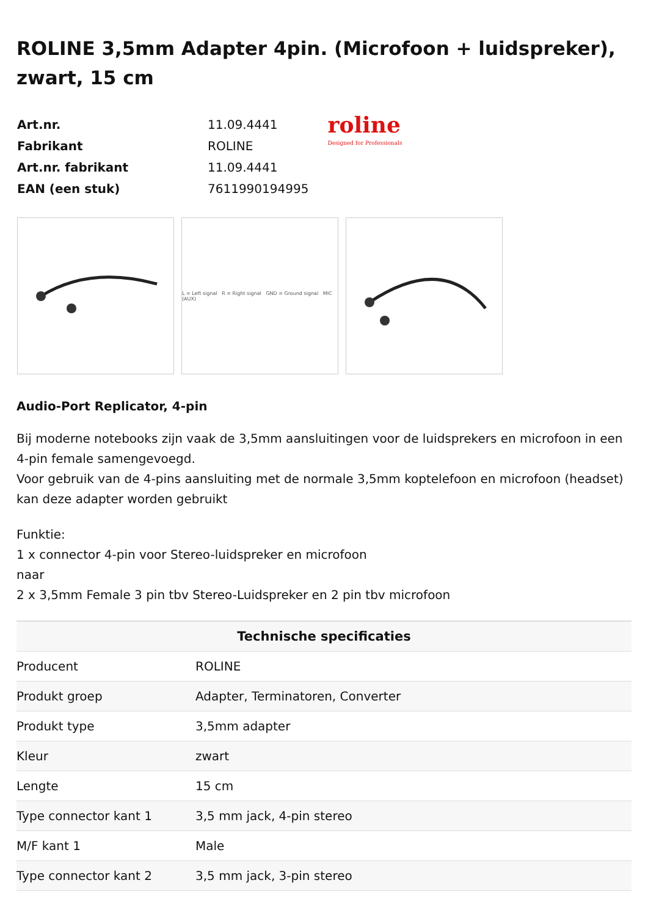ROLINE 3,5mm Adapter 4pin. (Microfoon + luidspreker), zwart, 15 cm
| Art.nr. | 11.09.4441 |
| Fabrikant | ROLINE |
| Art.nr. fabrikant | 11.09.4441 |
| EAN (een stuk) | 7611990194995 |
roline
Designed for Professionals
L = Left signal R = Right signal GND = Ground signal MIC (AUX)
Audio-Port Replicator, 4-pin
Bij moderne notebooks zijn vaak de 3,5mm aansluitingen voor de luidsprekers en microfoon in een 4-pin female samengevoegd.
Voor gebruik van de 4-pins aansluiting met de normale 3,5mm koptelefoon en microfoon (headset) kan deze adapter worden gebruikt
Funktie:
1 x connector 4-pin voor Stereo-luidspreker en microfoon
naar
2 x 3,5mm Female 3 pin tbv Stereo-Luidspreker en 2 pin tbv microfoon
| Technische specificaties | |
| --- | --- |
| Producent | ROLINE |
| Produkt groep | Adapter, Terminatoren, Converter |
| Produkt type | 3,5mm adapter |
| Kleur | zwart |
| Lengte | 15 cm |
| Type connector kant 1 | 3,5 mm jack, 4-pin stereo |
| M/F kant 1 | Male |
| Type connector kant 2 | 3,5 mm jack, 3-pin stereo |